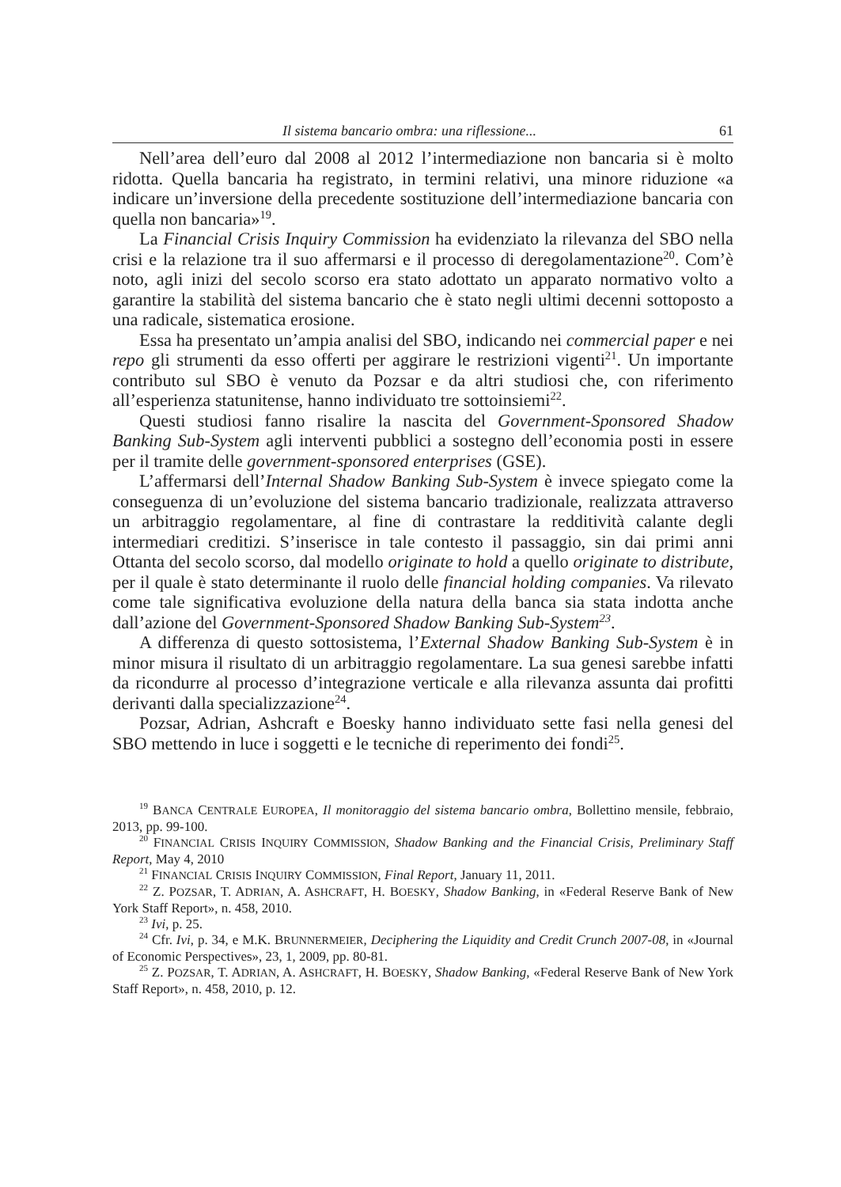Il sistema bancario ombra: una riflessione... 61
Nell’area dell’euro dal 2008 al 2012 l’intermediazione non bancaria si è molto ridotta. Quella bancaria ha registrato, in termini relativi, una minore riduzione «a indicare un’inversione della precedente sostituzione dell’intermediazione bancaria con quella non bancaria»<sup>19</sup>.
La Financial Crisis Inquiry Commission ha evidenziato la rilevanza del SBO nella crisi e la relazione tra il suo affermarsi e il processo di deregolamentazione<sup>20</sup>. Com’è noto, agli inizi del secolo scorso era stato adottato un apparato normativo volto a garantire la stabilità del sistema bancario che è stato negli ultimi decenni sottoposto a una radicale, sistematica erosione.
Essa ha presentato un’ampia analisi del SBO, indicando nei commercial paper e nei repo gli strumenti da esso offerti per aggirare le restrizioni vigenti<sup>21</sup>. Un importante contributo sul SBO è venuto da Pozsar e da altri studiosi che, con riferimento all’esperienza statunitense, hanno individuato tre sottoinsiemi<sup>22</sup>.
Questi studiosi fanno risalire la nascita del Government-Sponsored Shadow Banking Sub-System agli interventi pubblici a sostegno dell’economia posti in essere per il tramite delle government-sponsored enterprises (GSE).
L’affermarsi dell’Internal Shadow Banking Sub-System è invece spiegato come la conseguenza di un’evoluzione del sistema bancario tradizionale, realizzata attraverso un arbitraggio regolamentare, al fine di contrastare la redditività calante degli intermediari creditizi. S’inserisce in tale contesto il passaggio, sin dai primi anni Ottanta del secolo scorso, dal modello originate to hold a quello originate to distribute, per il quale è stato determinante il ruolo delle financial holding companies. Va rilevato come tale significativa evoluzione della natura della banca sia stata indotta anche dall’azione del Government-Sponsored Shadow Banking Sub-System<sup>23</sup>.
A differenza di questo sottosistema, l’External Shadow Banking Sub-System è in minor misura il risultato di un arbitraggio regolamentare. La sua genesi sarebbe infatti da ricondurre al processo d’integrazione verticale e alla rilevanza assunta dai profitti derivanti dalla specializzazione<sup>24</sup>.
Pozsar, Adrian, Ashcraft e Boesky hanno individuato sette fasi nella genesi del SBO mettendo in luce i soggetti e le tecniche di reperimento dei fondi<sup>25</sup>.
<sup>19</sup> BANCA CENTRALE EUROPEA, Il monitoraggio del sistema bancario ombra, Bollettino mensile, febbraio, 2013, pp. 99-100.
<sup>20</sup> FINANCIAL CRISIS INQUIRY COMMISSION, Shadow Banking and the Financial Crisis, Preliminary Staff Report, May 4, 2010
<sup>21</sup> FINANCIAL CRISIS INQUIRY COMMISSION, Final Report, January 11, 2011.
<sup>22</sup> Z. POZSAR, T. ADRIAN, A. ASHCRAFT, H. BOESKY, Shadow Banking, in «Federal Reserve Bank of New York Staff Report», n. 458, 2010.
<sup>23</sup> Ivi, p. 25.
<sup>24</sup> Cfr. Ivi, p. 34, e M.K. BRUNNERMEIER, Deciphering the Liquidity and Credit Crunch 2007-08, in «Journal of Economic Perspectives», 23, 1, 2009, pp. 80-81.
<sup>25</sup> Z. POZSAR, T. ADRIAN, A. ASHCRAFT, H. BOESKY, Shadow Banking, «Federal Reserve Bank of New York Staff Report», n. 458, 2010, p. 12.